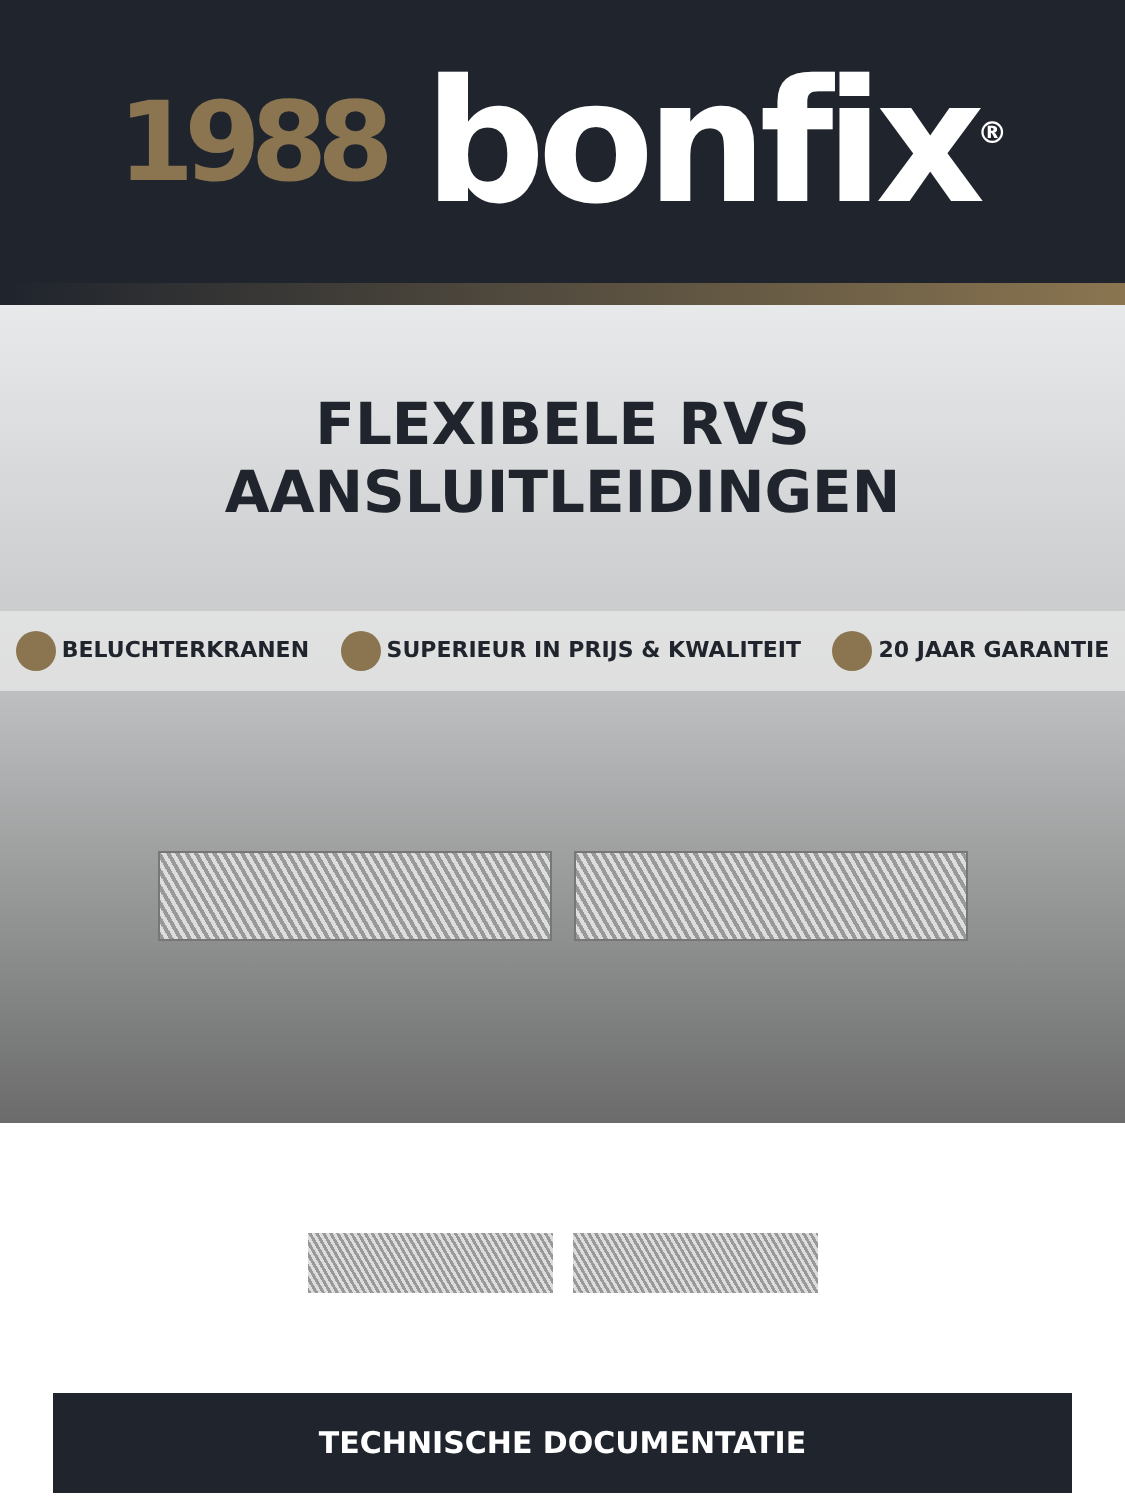1988 bonfix<sup>®</sup>
FLEXIBELE RVS
AANSLUITLEIDINGEN
BELUCHTERKRANEN SUPERIEUR IN PRIJS & KWALITEIT 20 JAAR GARANTIE
TECHNISCHE DOCUMENTATIE